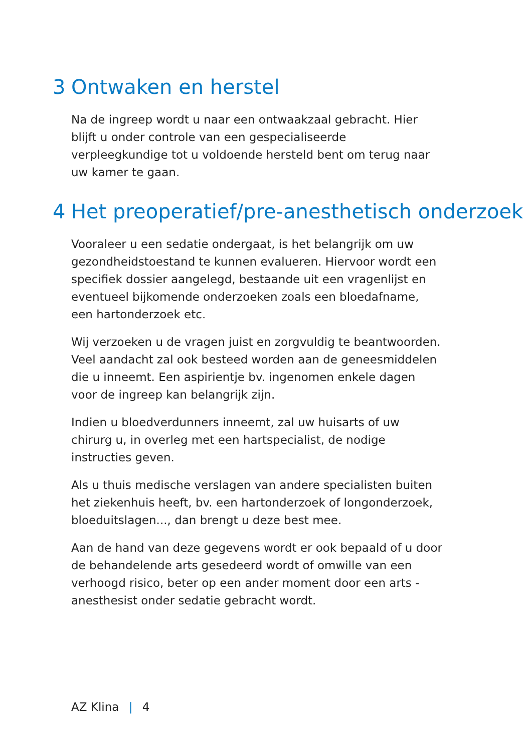3 Ontwaken en herstel
Na de ingreep wordt u naar een ontwaakzaal gebracht. Hier blijft u onder controle van een gespecialiseerde verpleegkundige tot u voldoende hersteld bent om terug naar uw kamer te gaan.
4 Het preoperatief/pre-anesthetisch onderzoek
Vooraleer u een sedatie ondergaat, is het belangrijk om uw gezondheidstoestand te kunnen evalueren. Hiervoor wordt een specifiek dossier aangelegd, bestaande uit een vragenlijst en eventueel bijkomende onderzoeken zoals een bloedafname, een hartonderzoek etc.
Wij verzoeken u de vragen juist en zorgvuldig te beantwoorden. Veel aandacht zal ook besteed worden aan de geneesmiddelen die u inneemt. Een aspirientje bv. ingenomen enkele dagen voor de ingreep kan belangrijk zijn.
Indien u bloedverdunners inneemt, zal uw huisarts of uw chirurg u, in overleg met een hartspecialist, de nodige instructies geven.
Als u thuis medische verslagen van andere specialisten buiten het ziekenhuis heeft, bv. een hartonderzoek of longonderzoek, bloeduitslagen..., dan brengt u deze best mee.
Aan de hand van deze gegevens wordt er ook bepaald of u door de behandelende arts gesedeerd wordt of omwille van een verhoogd risico, beter op een ander moment door een arts - anesthesist onder sedatie gebracht wordt.
AZ Klina | 4